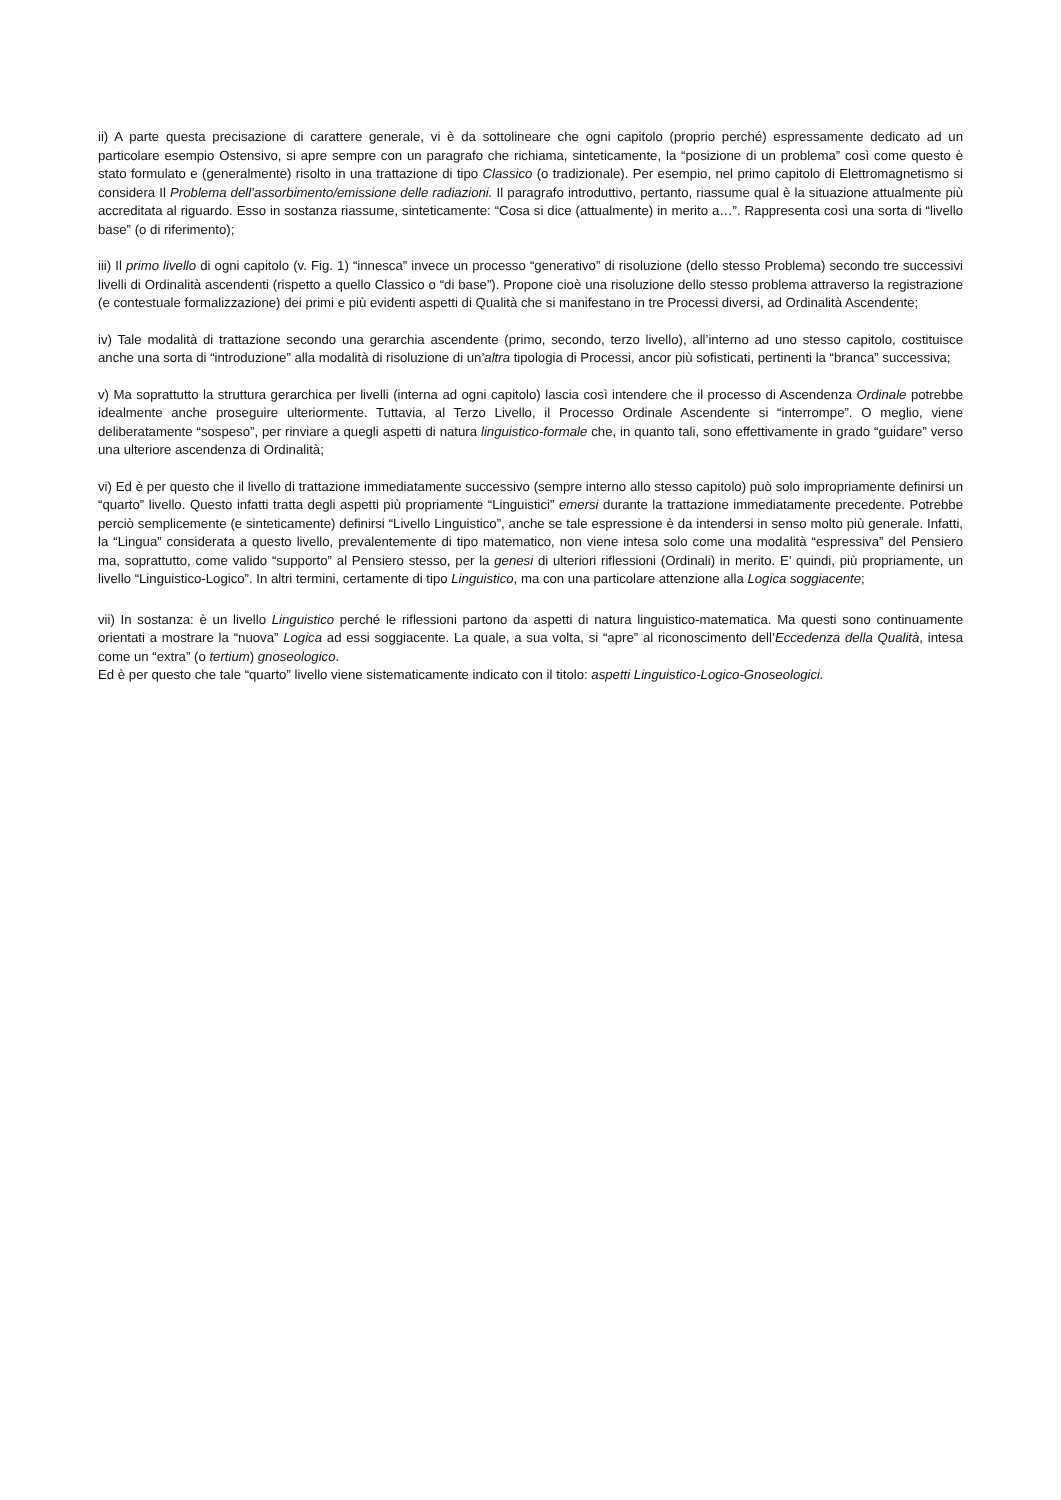ii) A parte questa precisazione di carattere generale, vi è da sottolineare che ogni capitolo (proprio perché) espressamente dedicato ad un particolare esempio Ostensivo, si apre sempre con un paragrafo che richiama, sinteticamente, la “posizione di un problema” così come questo è stato formulato e (generalmente) risolto in una trattazione di tipo Classico (o tradizionale). Per esempio, nel primo capitolo di Elettromagnetismo si considera Il Problema dell’assorbimento/emissione delle radiazioni. Il paragrafo introduttivo, pertanto, riassume qual è la situazione attualmente più accreditata al riguardo. Esso in sostanza riassume, sinteticamente: “Cosa si dice (attualmente) in merito a…”. Rappresenta così una sorta di “livello base” (o di riferimento);
iii) Il primo livello di ogni capitolo (v. Fig. 1) “innesca” invece un processo “generativo” di risoluzione (dello stesso Problema) secondo tre successivi livelli di Ordinalità ascendenti (rispetto a quello Classico o “di base”). Propone cioè una risoluzione dello stesso problema attraverso la registrazione (e contestuale formalizzazione) dei primi e più evidenti aspetti di Qualità che si manifestano in tre Processi diversi, ad Ordinalità Ascendente;
iv) Tale modalità di trattazione secondo una gerarchia ascendente (primo, secondo, terzo livello), all’interno ad uno stesso capitolo, costituisce anche una sorta di “introduzione” alla modalità di risoluzione di un’altra tipologia di Processi, ancor più sofisticati, pertinenti la “branca” successiva;
v) Ma soprattutto la struttura gerarchica per livelli (interna ad ogni capitolo) lascia così intendere che il processo di Ascendenza Ordinale potrebbe idealmente anche proseguire ulteriormente. Tuttavia, al Terzo Livello, il Processo Ordinale Ascendente si “interrompe”. O meglio, viene deliberatamente “sospeso”, per rinviare a quegli aspetti di natura linguistico-formale che, in quanto tali, sono effettivamente in grado “guidare” verso una ulteriore ascendenza di Ordinalità;
vi) Ed è per questo che il livello di trattazione immediatamente successivo (sempre interno allo stesso capitolo) può solo impropriamente definirsi un “quarto” livello. Questo infatti tratta degli aspetti più propriamente “Linguistici” emersi durante la trattazione immediatamente precedente. Potrebbe perciò semplicemente (e sinteticamente) definirsi “Livello Linguistico”, anche se tale espressione è da intendersi in senso molto più generale. Infatti, la “Lingua” considerata a questo livello, prevalentemente di tipo matematico, non viene intesa solo come una modalità “espressiva” del Pensiero ma, soprattutto, come valido “supporto” al Pensiero stesso, per la genesi di ulteriori riflessioni (Ordinali) in merito. E’ quindi, più propriamente, un livello “Linguistico-Logico”. In altri termini, certamente di tipo Linguistico, ma con una particolare attenzione alla Logica soggiacente;
vii) In sostanza: è un livello Linguistico perché le riflessioni partono da aspetti di natura linguistico-matematica. Ma questi sono continuamente orientati a mostrare la “nuova” Logica ad essi soggiacente. La quale, a sua volta, si “apre” al riconoscimento dell’Eccedenza della Qualità, intesa come un “extra” (o tertium) gnoseologico.
Ed è per questo che tale “quarto” livello viene sistematicamente indicato con il titolo: aspetti Linguistico-Logico-Gnoseologici.